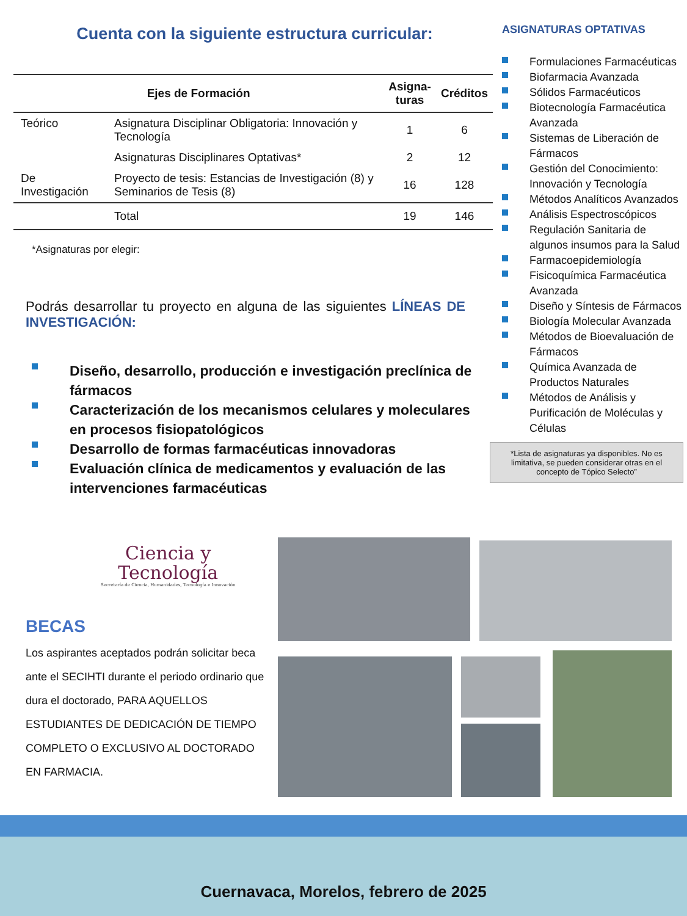Cuenta con la siguiente estructura curricular:
| Ejes de Formación | | Asigna- turas | Créditos |
| --- | --- | --- | --- |
| Teórico | Asignatura Disciplinar Obligatoria: Innovación y Tecnología | 1 | 6 |
| | Asignaturas Disciplinares Optativas* | 2 | 12 |
| De Investigación | Proyecto de tesis: Estancias de Investigación (8) y Seminarios de Tesis (8) | 16 | 128 |
| | Total | 19 | 146 |
*Asignaturas por elegir:
Podrás desarrollar tu proyecto en alguna de las siguientes LÍNEAS DE INVESTIGACIÓN:
Diseño, desarrollo, producción e investigación preclínica de fármacos
Caracterización de los mecanismos celulares y moleculares en procesos fisiopatológicos
Desarrollo de formas farmacéuticas innovadoras
Evaluación clínica de medicamentos y evaluación de las intervenciones farmacéuticas
ASIGNATURAS OPTATIVAS
Formulaciones Farmacéuticas
Biofarmacia Avanzada
Sólidos Farmacéuticos
Biotecnología Farmacéutica Avanzada
Sistemas de Liberación de Fármacos
Gestión del Conocimiento: Innovación y Tecnología
Métodos Analíticos Avanzados
Análisis Espectroscópicos
Regulación Sanitaria de algunos insumos para la Salud
Farmacoepidemiología
Fisicoquímica Farmacéutica Avanzada
Diseño y Síntesis de Fármacos
Biología Molecular Avanzada
Métodos de Bioevaluación de Fármacos
Química Avanzada de Productos Naturales
Métodos de Análisis y Purificación de Moléculas y Células
*Lista de asignaturas ya disponibles. No es limitativa, se pueden considerar otras en el concepto de Tópico Selecto”
Ciencia y
Tecnología
Secretaría de Ciencia, Humanidades, Tecnología e Innovación
BECAS
Los aspirantes aceptados podrán solicitar beca ante el SECIHTI durante el periodo ordinario que dura el doctorado, PARA AQUELLOS ESTUDIANTES DE DEDICACIÓN DE TIEMPO COMPLETO O EXCLUSIVO AL DOCTORADO EN FARMACIA.
Cuernavaca, Morelos, febrero de 2025